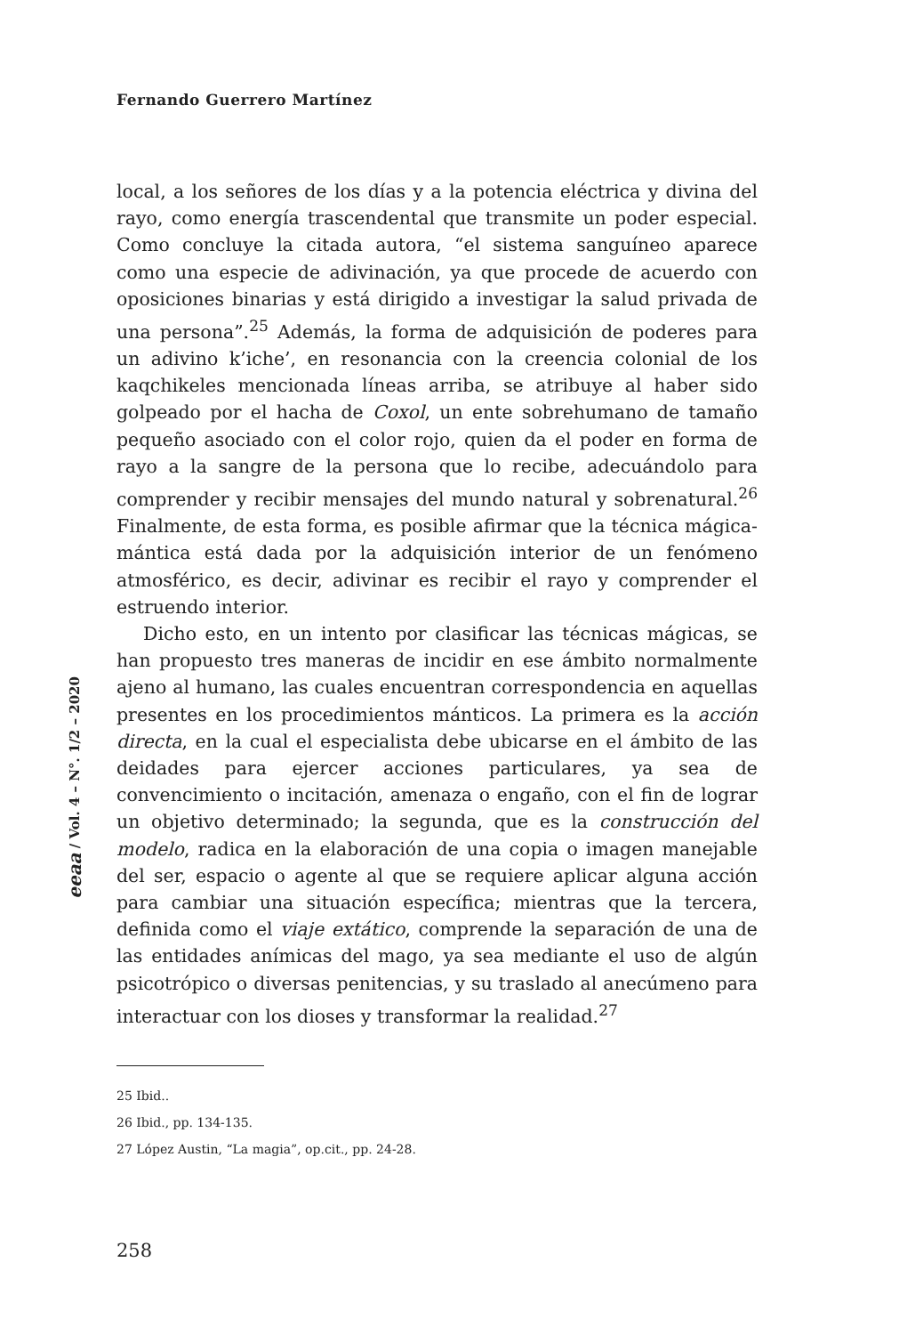Fernando Guerrero Martínez
eeaa / Vol. 4 – N°. 1/2 – 2020
local, a los señores de los días y a la potencia eléctrica y divina del rayo, como energía trascendental que transmite un poder especial. Como concluye la citada autora, “el sistema sanguíneo aparece como una especie de adivinación, ya que procede de acuerdo con oposiciones binarias y está dirigido a investigar la salud privada de una persona”.<sup>25</sup> Además, la forma de adquisición de poderes para un adivino k’iche’, en resonancia con la creencia colonial de los kaqchikeles mencionada líneas arriba, se atribuye al haber sido golpeado por el hacha de Coxol, un ente sobrehumano de tamaño pequeño asociado con el color rojo, quien da el poder en forma de rayo a la sangre de la persona que lo recibe, adecuándolo para comprender y recibir mensajes del mundo natural y sobrenatural.<sup>26</sup> Finalmente, de esta forma, es posible afirmar que la técnica mágica-mántica está dada por la adquisición interior de un fenómeno atmosférico, es decir, adivinar es recibir el rayo y comprender el estruendo interior.
Dicho esto, en un intento por clasificar las técnicas mágicas, se han propuesto tres maneras de incidir en ese ámbito normalmente ajeno al humano, las cuales encuentran correspondencia en aquellas presentes en los procedimientos mánticos. La primera es la acción directa, en la cual el especialista debe ubicarse en el ámbito de las deidades para ejercer acciones particulares, ya sea de convencimiento o incitación, amenaza o engaño, con el fin de lograr un objetivo determinado; la segunda, que es la construcción del modelo, radica en la elaboración de una copia o imagen manejable del ser, espacio o agente al que se requiere aplicar alguna acción para cambiar una situación específica; mientras que la tercera, definida como el viaje extático, comprende la separación de una de las entidades anímicas del mago, ya sea mediante el uso de algún psicotrópico o diversas penitencias, y su traslado al anecúmeno para interactuar con los dioses y transformar la realidad.<sup>27</sup>
25 Ibid..
26 Ibid., pp. 134-135.
27 López Austin, “La magia”, op.cit., pp. 24-28.
258